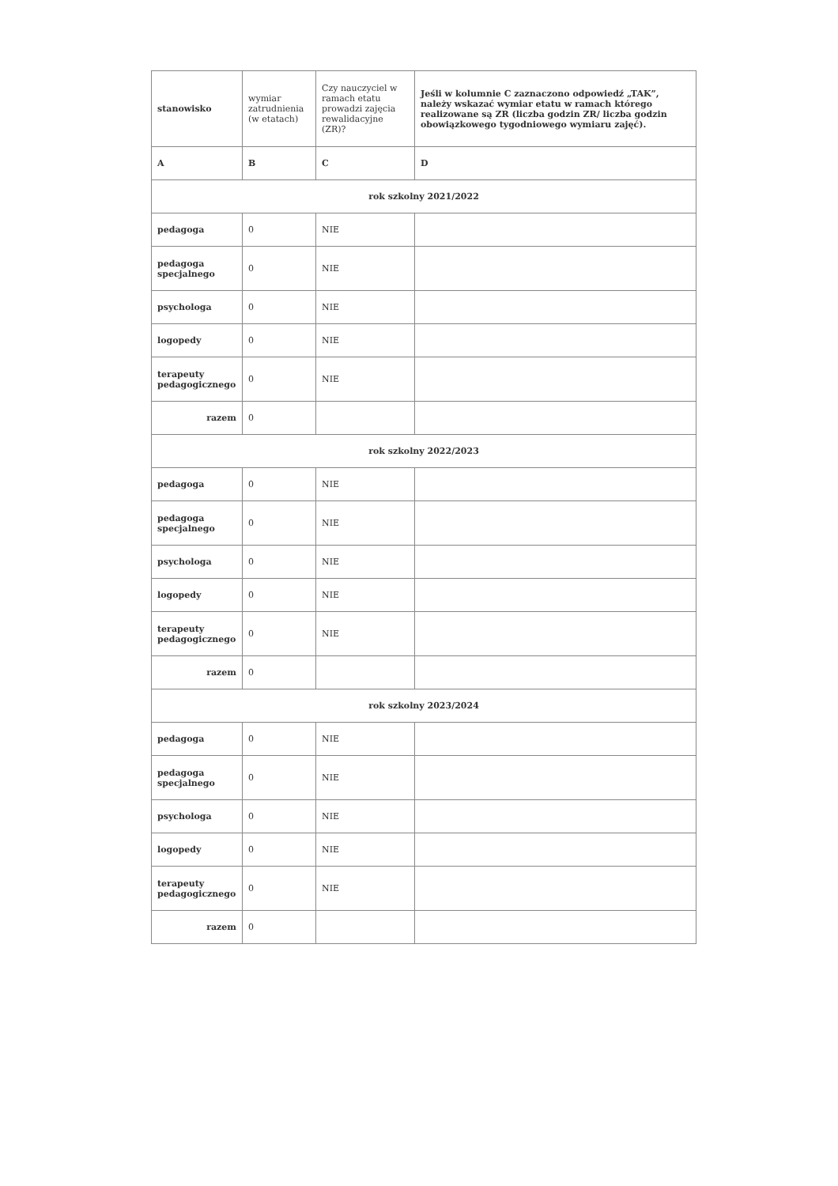| stanowisko | wymiar zatrudnienia (w etatach) | Czy nauczyciel w ramach etatu prowadzi zajęcia rewalidacyjne (ZR)? | Jeśli w kolumnie C zaznaczono odpowiedź „TAK”, należy wskazać wymiar etatu w ramach którego realizowane są ZR (liczba godzin ZR/ liczba godzin obowiązkowego tygodniowego wymiaru zajęć). |
| --- | --- | --- | --- |
| A | B | C | D |
| rok szkolny 2021/2022 | | | |
| pedagoga | 0 | NIE | |
| pedagoga specjalnego | 0 | NIE | |
| psychologa | 0 | NIE | |
| logopedy | 0 | NIE | |
| terapeuty pedagogicznego | 0 | NIE | |
| razem | 0 | | |
| rok szkolny 2022/2023 | | | |
| pedagoga | 0 | NIE | |
| pedagoga specjalnego | 0 | NIE | |
| psychologa | 0 | NIE | |
| logopedy | 0 | NIE | |
| terapeuty pedagogicznego | 0 | NIE | |
| razem | 0 | | |
| rok szkolny 2023/2024 | | | |
| pedagoga | 0 | NIE | |
| pedagoga specjalnego | 0 | NIE | |
| psychologa | 0 | NIE | |
| logopedy | 0 | NIE | |
| terapeuty pedagogicznego | 0 | NIE | |
| razem | 0 | | |